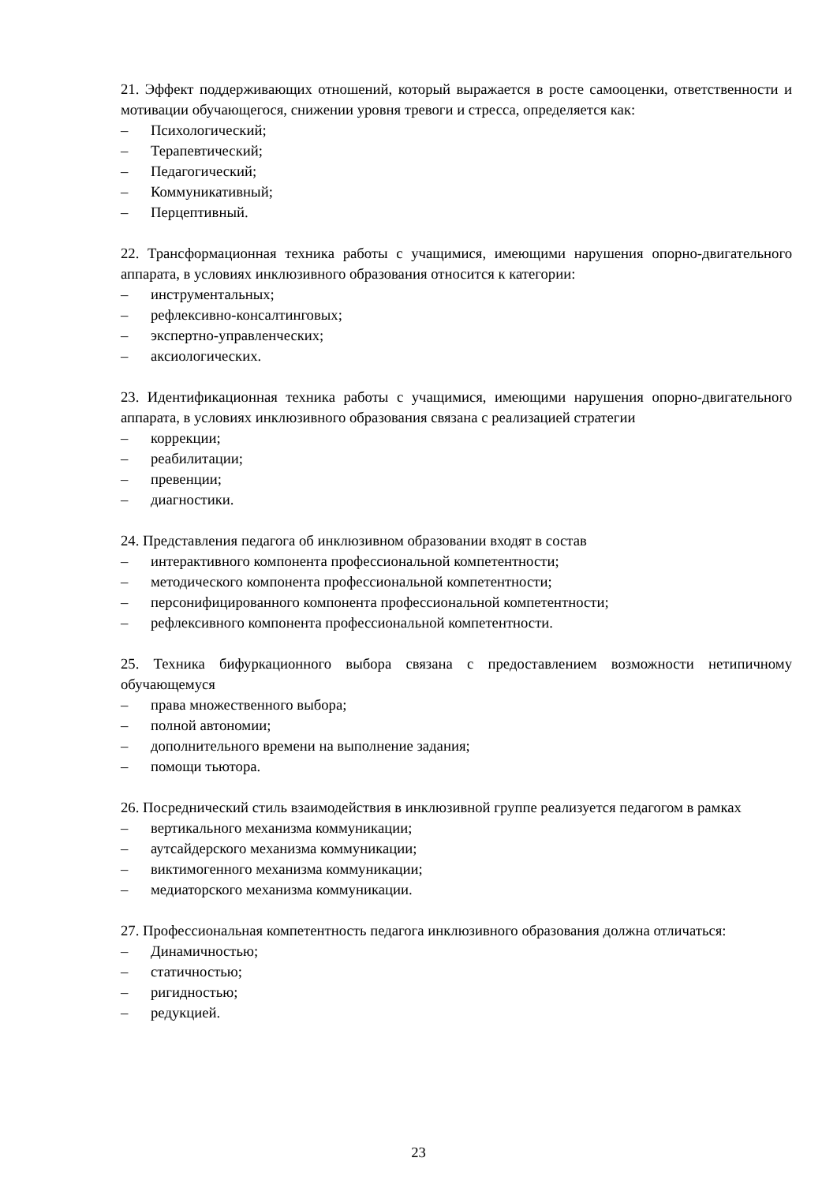21. Эффект поддерживающих отношений, который выражается в росте самооценки, ответственности и мотивации обучающегося, снижении уровня тревоги и стресса, определяется как:
– Психологический;
– Терапевтический;
– Педагогический;
– Коммуникативный;
– Перцептивный.
22. Трансформационная техника работы с учащимися, имеющими нарушения опорно-двигательного аппарата, в условиях инклюзивного образования относится к категории:
– инструментальных;
– рефлексивно-консалтинговых;
– экспертно-управленческих;
– аксиологических.
23. Идентификационная техника работы с учащимися, имеющими нарушения опорно-двигательного аппарата, в условиях инклюзивного образования связана с реализацией стратегии
– коррекции;
– реабилитации;
– превенции;
– диагностики.
24. Представления педагога об инклюзивном образовании входят в состав
– интерактивного компонента профессиональной компетентности;
– методического компонента профессиональной компетентности;
– персонифицированного компонента профессиональной компетентности;
– рефлексивного компонента профессиональной компетентности.
25. Техника бифуркационного выбора связана с предоставлением возможности нетипичному обучающемуся
– права множественного выбора;
– полной автономии;
– дополнительного времени на выполнение задания;
– помощи тьютора.
26. Посреднический стиль взаимодействия в инклюзивной группе реализуется педагогом в рамках
– вертикального механизма коммуникации;
– аутсайдерского механизма коммуникации;
– виктимогенного механизма коммуникации;
– медиаторского механизма коммуникации.
27. Профессиональная компетентность педагога инклюзивного образования должна отличаться:
– Динамичностью;
– статичностью;
– ригидностью;
– редукцией.
23